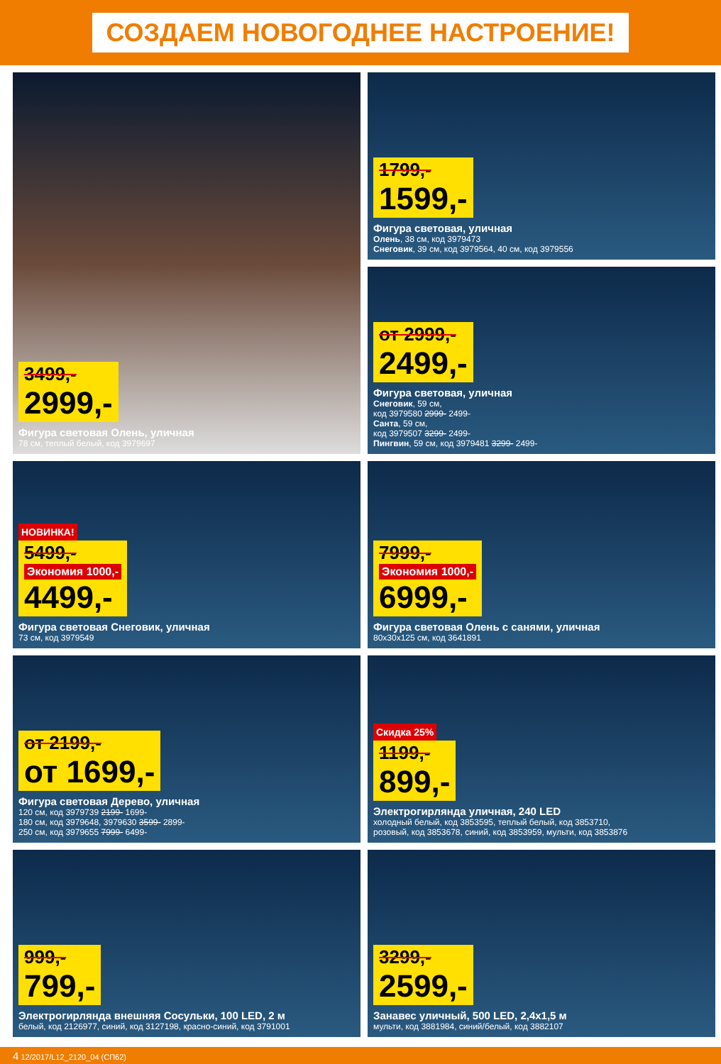СОЗДАЕМ НОВОГОДНЕЕ НАСТРОЕНИЕ!
3499,-
2999,-
Фигура световая Олень, уличная
78 см, теплый белый, код 3979697
1799,-
1599,-
Фигура световая, уличная
Олень, 38 см, код 3979473
Снеговик, 39 см, код 3979564, 40 см, код 3979556
от 2999,-
2499,-
Фигура световая, уличная
Снеговик, 59 см,
код 3979580 2999- 2499-
Санта, 59 см,
код 3979507 3299- 2499-
Пингвин, 59 см, код 3979481 3299- 2499-
НОВИНКА!
5499,-
Экономия 1000,-
4499,-
Фигура световая Снеговик, уличная
73 см, код 3979549
7999,-
Экономия 1000,-
6999,-
Фигура световая Олень с санями, уличная
80x30x125 см, код 3641891
от 2199,-
от 1699,-
Фигура световая Дерево, уличная
120 см, код 3979739 2199- 1699-
180 см, код 3979648, 3979630 3599- 2899-
250 см, код 3979655 7999- 6499-
Скидка 25%
1199,-
899,-
Электрогирлянда уличная, 240 LED
холодный белый, код 3853595, теплый белый, код 3853710,
розовый, код 3853678, синий, код 3853959, мульти, код 3853876
999,-
799,-
Электрогирлянда внешняя Сосульки, 100 LED, 2 м
белый, код 2126977, синий, код 3127198, красно-синий, код 3791001
3299,-
2599,-
Занавес уличный, 500 LED, 2,4x1,5 м
мульти, код 3881984, синий/белый, код 3882107
4 12/2017/L12_2120_04 (СП62)